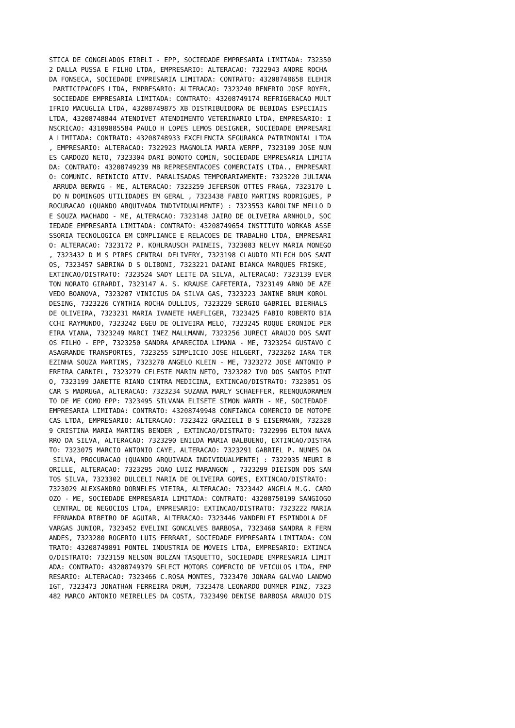STICA DE CONGELADOS EIRELI - EPP, SOCIEDADE EMPRESARIA LIMITADA: 732350
2 DALLA PUSSA E FILHO LTDA, EMPRESARIO: ALTERACAO: 7322943 ANDRE ROCHA
DA FONSECA, SOCIEDADE EMPRESARIA LIMITADA: CONTRATO: 43208748658 ELEHIR
 PARTICIPACOES LTDA, EMPRESARIO: ALTERACAO: 7323240 RENERIO JOSE ROYER,
 SOCIEDADE EMPRESARIA LIMITADA: CONTRATO: 43208749174 REFRIGERACAO MULT
IFRIO MACUGLIA LTDA, 43208749875 XB DISTRIBUIDORA DE BEBIDAS ESPECIAIS
LTDA, 43208748844 ATENDIVET ATENDIMENTO VETERINARIO LTDA, EMPRESARIO: I
NSCRICAO: 43109885584 PAULO H LOPES LEMOS DESIGNER, SOCIEDADE EMPRESARI
A LIMITADA: CONTRATO: 43208748933 EXCELENCIA SEGURANCA PATRIMONIAL LTDA
, EMPRESARIO: ALTERACAO: 7322923 MAGNOLIA MARIA WERPP, 7323109 JOSE NUN
ES CARDOZO NETO, 7323304 DARI BONOTO COMIN, SOCIEDADE EMPRESARIA LIMITA
DA: CONTRATO: 43208749239 MB REPRESENTACOES COMERCIAIS LTDA., EMPRESARI
O: COMUNIC. REINICIO ATIV. PARALISADAS TEMPORARIAMENTE: 7323220 JULIANA
 ARRUDA BERWIG - ME, ALTERACAO: 7323259 JEFERSON OTTES FRAGA, 7323170 L
 DO N DOMINGOS UTILIDADES EM GERAL , 7323438 FABIO MARTINS RODRIGUES, P
ROCURACAO (QUANDO ARQUIVADA INDIVIDUALMENTE) : 7323553 KAROLINE MELLO D
E SOUZA MACHADO - ME, ALTERACAO: 7323148 JAIRO DE OLIVEIRA ARNHOLD, SOC
IEDADE EMPRESARIA LIMITADA: CONTRATO: 43208749654 INSTITUTO WORKAB ASSE
SSORIA TECNOLOGICA EM COMPLIANCE E RELACOES DE TRABALHO LTDA, EMPRESARI
O: ALTERACAO: 7323172 P. KOHLRAUSCH PAINEIS, 7323083 NELVY MARIA MONEGO
, 7323432 D M S PIRES CENTRAL DELIVERY, 7323198 CLAUDIO MILECH DOS SANT
OS, 7323457 SABRINA D S OLIBONI, 7323221 DAIANI BIANCA MARQUES FRISKE,
EXTINCAO/DISTRATO: 7323524 SADY LEITE DA SILVA, ALTERACAO: 7323139 EVER
TON NORATO GIRARDI, 7323147 A. S. KRAUSE CAFETERIA, 7323149 ARNO DE AZE
VEDO BOANOVA, 7323207 VINICIUS DA SILVA GAS, 7323223 JANINE BRUM KOROL
DESING, 7323226 CYNTHIA ROCHA DULLIUS, 7323229 SERGIO GABRIEL BIERHALS
DE OLIVEIRA, 7323231 MARIA IVANETE HAEFLIGER, 7323425 FABIO ROBERTO BIA
CCHI RAYMUNDO, 7323242 EGEU DE OLIVEIRA MELO, 7323245 ROQUE ERONIDE PER
EIRA VIANA, 7323249 MARCI INEZ MALLMANN, 7323256 JURECI ARAUJO DOS SANT
OS FILHO - EPP, 7323250 SANDRA APARECIDA LIMANA - ME, 7323254 GUSTAVO C
ASAGRANDE TRANSPORTES, 7323255 SIMPLICIO JOSE HILGERT, 7323262 IARA TER
EZINHA SOUZA MARTINS, 7323270 ANGELO KLEIN - ME, 7323272 JOSE ANTONIO P
EREIRA CARNIEL, 7323279 CELESTE MARIN NETO, 7323282 IVO DOS SANTOS PINT
O, 7323199 JANETTE RIANO CINTRA MEDICINA, EXTINCAO/DISTRATO: 7323051 OS
CAR S MADRUGA, ALTERACAO: 7323234 SUZANA MARLY SCHAEFFER, REENQUADRAMEN
TO DE ME COMO EPP: 7323495 SILVANA ELISETE SIMON WARTH - ME, SOCIEDADE
EMPRESARIA LIMITADA: CONTRATO: 43208749948 CONFIANCA COMERCIO DE MOTOPE
CAS LTDA, EMPRESARIO: ALTERACAO: 7323422 GRAZIELI B S EISERMANN, 732328
9 CRISTINA MARIA MARTINS BENDER , EXTINCAO/DISTRATO: 7322996 ELTON NAVA
RRO DA SILVA, ALTERACAO: 7323290 ENILDA MARIA BALBUENO, EXTINCAO/DISTRA
TO: 7323075 MARCIO ANTONIO CAYE, ALTERACAO: 7323291 GABRIEL P. NUNES DA
 SILVA, PROCURACAO (QUANDO ARQUIVADA INDIVIDUALMENTE) : 7322935 NEURI B
ORILLE, ALTERACAO: 7323295 JOAO LUIZ MARANGON , 7323299 DIEISON DOS SAN
TOS SILVA, 7323302 DULCELI MARIA DE OLIVEIRA GOMES, EXTINCAO/DISTRATO:
7323029 ALEXSANDRO DORNELES VIEIRA, ALTERACAO: 7323442 ANGELA M.G. CARD
OZO - ME, SOCIEDADE EMPRESARIA LIMITADA: CONTRATO: 43208750199 SANGIOGO
 CENTRAL DE NEGOCIOS LTDA, EMPRESARIO: EXTINCAO/DISTRATO: 7323222 MARIA
 FERNANDA RIBEIRO DE AGUIAR, ALTERACAO: 7323446 VANDERLEI ESPINDOLA DE
VARGAS JUNIOR, 7323452 EVELINI GONCALVES BARBOSA, 7323460 SANDRA R FERN
ANDES, 7323280 ROGERIO LUIS FERRARI, SOCIEDADE EMPRESARIA LIMITADA: CON
TRATO: 43208749891 PONTEL INDUSTRIA DE MOVEIS LTDA, EMPRESARIO: EXTINCA
O/DISTRATO: 7323159 NELSON BOLZAN TASQUETTO, SOCIEDADE EMPRESARIA LIMIT
ADA: CONTRATO: 43208749379 SELECT MOTORS COMERCIO DE VEICULOS LTDA, EMP
RESARIO: ALTERACAO: 7323466 C.ROSA MONTES, 7323470 JONARA GALVAO LANDWO
IGT, 7323473 JONATHAN FERREIRA DRUM, 7323478 LEONARDO DUMMER PINZ, 7323
482 MARCO ANTONIO MEIRELLES DA COSTA, 7323490 DENISE BARBOSA ARAUJO DIS